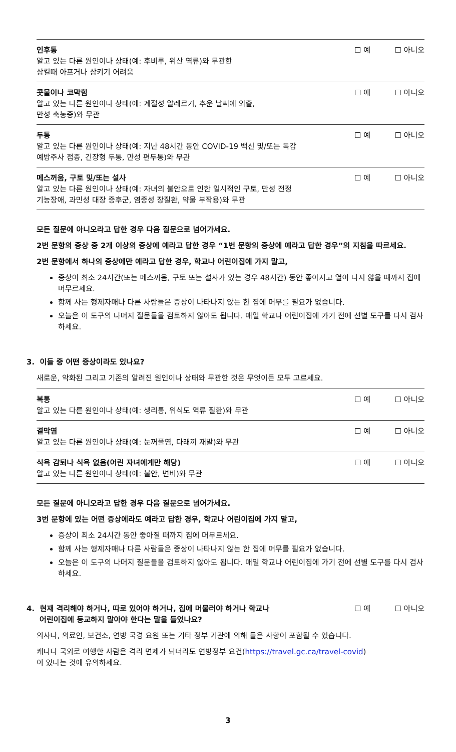인후통
알고 있는 다른 원인이나 상태(예: 후비루, 위산 역류)와 무관한
삼킬때 아프거나 삼키기 어려움
☐ 예 ☐ 아니오
콧물이나 코막힘
알고 있는 다른 원인이나 상태(예: 계절성 알레르기, 추운 날씨에 외출,
만성 축농증)와 무관
☐ 예 ☐ 아니오
두통
알고 있는 다른 원인이나 상태(예: 지난 48시간 동안 COVID-19 백신 및/또는 독감
예방주사 접종, 긴장형 두통, 만성 편두통)와 무관
☐ 예 ☐ 아니오
메스꺼움, 구토 및/또는 설사
알고 있는 다른 원인이나 상태(예: 자녀의 불안으로 인한 일시적인 구토, 만성 전정
기능장애, 과민성 대장 증후군, 염증성 장질환, 약물 부작용)와 무관
☐ 예 ☐ 아니오
모든 질문에 아니오라고 답한 경우 다음 질문으로 넘어가세요.
2번 문항의 증상 중 2개 이상의 증상에 예라고 답한 경우 “1번 문항의 증상에 예라고 답한 경우”의 지침을 따르세요.
2번 문항에서 하나의 증상에만 예라고 답한 경우, 학교나 어린이집에 가지 말고,
증상이 최소 24시간(또는 메스꺼움, 구토 또는 설사가 있는 경우 48시간) 동안 좋아지고 열이 나지 않을 때까지 집에 머무르세요.
함께 사는 형제자매나 다른 사람들은 증상이 나타나지 않는 한 집에 머무를 필요가 없습니다.
오늘은 이 도구의 나머지 질문들을 검토하지 않아도 됩니다. 매일 학교나 어린이집에 가기 전에 선별 도구를 다시 검사하세요.
3. 이들 중 어떤 증상이라도 있나요?
새로운, 악화된 그리고 기존의 알려진 원인이나 상태와 무관한 것은 무엇이든 모두 고르세요.
복통
알고 있는 다른 원인이나 상태(예: 생리통, 위식도 역류 질환)와 무관
☐ 예 ☐ 아니오
결막염
알고 있는 다른 원인이나 상태(예: 눈꺼풀염, 다래끼 재발)와 무관
☐ 예 ☐ 아니오
식욕 감퇴나 식욕 없음(어린 자녀에게만 해당)
알고 있는 다른 원인이나 상태(예: 불안, 변비)와 무관
☐ 예 ☐ 아니오
모든 질문에 아니오라고 답한 경우 다음 질문으로 넘어가세요.
3번 문항에 있는 어떤 증상에라도 예라고 답한 경우, 학교나 어린이집에 가지 말고,
증상이 최소 24시간 동안 좋아질 때까지 집에 머무르세요.
함께 사는 형제자매나 다른 사람들은 증상이 나타나지 않는 한 집에 머무를 필요가 없습니다.
오늘은 이 도구의 나머지 질문들을 검토하지 않아도 됩니다. 매일 학교나 어린이집에 가기 전에 선별 도구를 다시 검사하세요.
4. 현재 격리해야 하거나, 따로 있어야 하거나, 집에 머물러야 하거나 학교나
어린이집에 등교하지 말아야 한다는 말을 들었나요?
☐ 예 ☐ 아니오
의사나, 의료인, 보건소, 연방 국경 요원 또는 기타 정부 기관에 의해 들은 사항이 포함될 수 있습니다.
캐나다 국외로 여행한 사람은 격리 면제가 되더라도 연방정부 요건(https://travel.gc.ca/travel-covid)
이 있다는 것에 유의하세요.
3